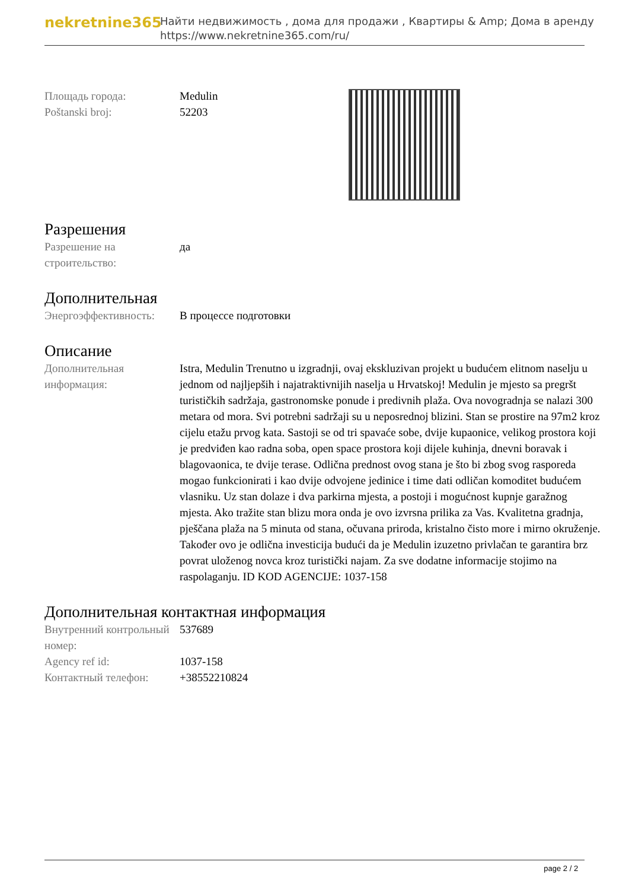nekretnine365
Найти недвижимость , дома для продажи , Квартиры & Amp; Дома в аренду
https://www.nekretnine365.com/ru/
| Площадь города: | Medulin |
| Poštanski broj: | 52203 |
Разрешения
| Разрешение на строительство: | да |
Дополнительная
| Энергоэффективность: | В процессе подготовки |
Описание
| Дополнительная информация: | Istra, Medulin Trenutno u izgradnji, ovaj ekskluzivan projekt u budućem elitnom naselju u jednom od najljepših i najatraktivnijih naselja u Hrvatskoj! Medulin je mjesto sa pregršt turističkih sadržaja, gastronomske ponude i predivnih plaža. Ova novogradnja se nalazi 300 metara od mora. Svi potrebni sadržaji su u neposrednoj blizini. Stan se prostire na 97m2 kroz cijelu etažu prvog kata. Sastoji se od tri spavaće sobe, dvije kupaonice, velikog prostora koji je predviđen kao radna soba, open space prostora koji dijele kuhinja, dnevni boravak i blagovaonica, te dvije terase. Odlična prednost ovog stana je što bi zbog svog rasporeda mogao funkcionirati i kao dvije odvojene jedinice i time dati odličan komoditet budućem vlasniku. Uz stan dolaze i dva parkirna mjesta, a postoji i mogućnost kupnje garažnog mjesta. Ako tražite stan blizu mora onda je ovo izvrsna prilika za Vas. Kvalitetna gradnja, pješčana plaža na 5 minuta od stana, očuvana priroda, kristalno čisto more i mirno okruženje. Također ovo je odlična investicija budući da je Medulin izuzetno privlačan te garantira brz povrat uloženog novca kroz turistički najam. Za sve dodatne informacije stojimo na raspolaganju. ID KOD AGENCIJE: 1037-158 |
Дополнительная контактная информация
| Внутренний контрольный номер: | 537689 |
| Agency ref id: | 1037-158 |
| Контактный телефон: | +38552210824 |
page 2 / 2